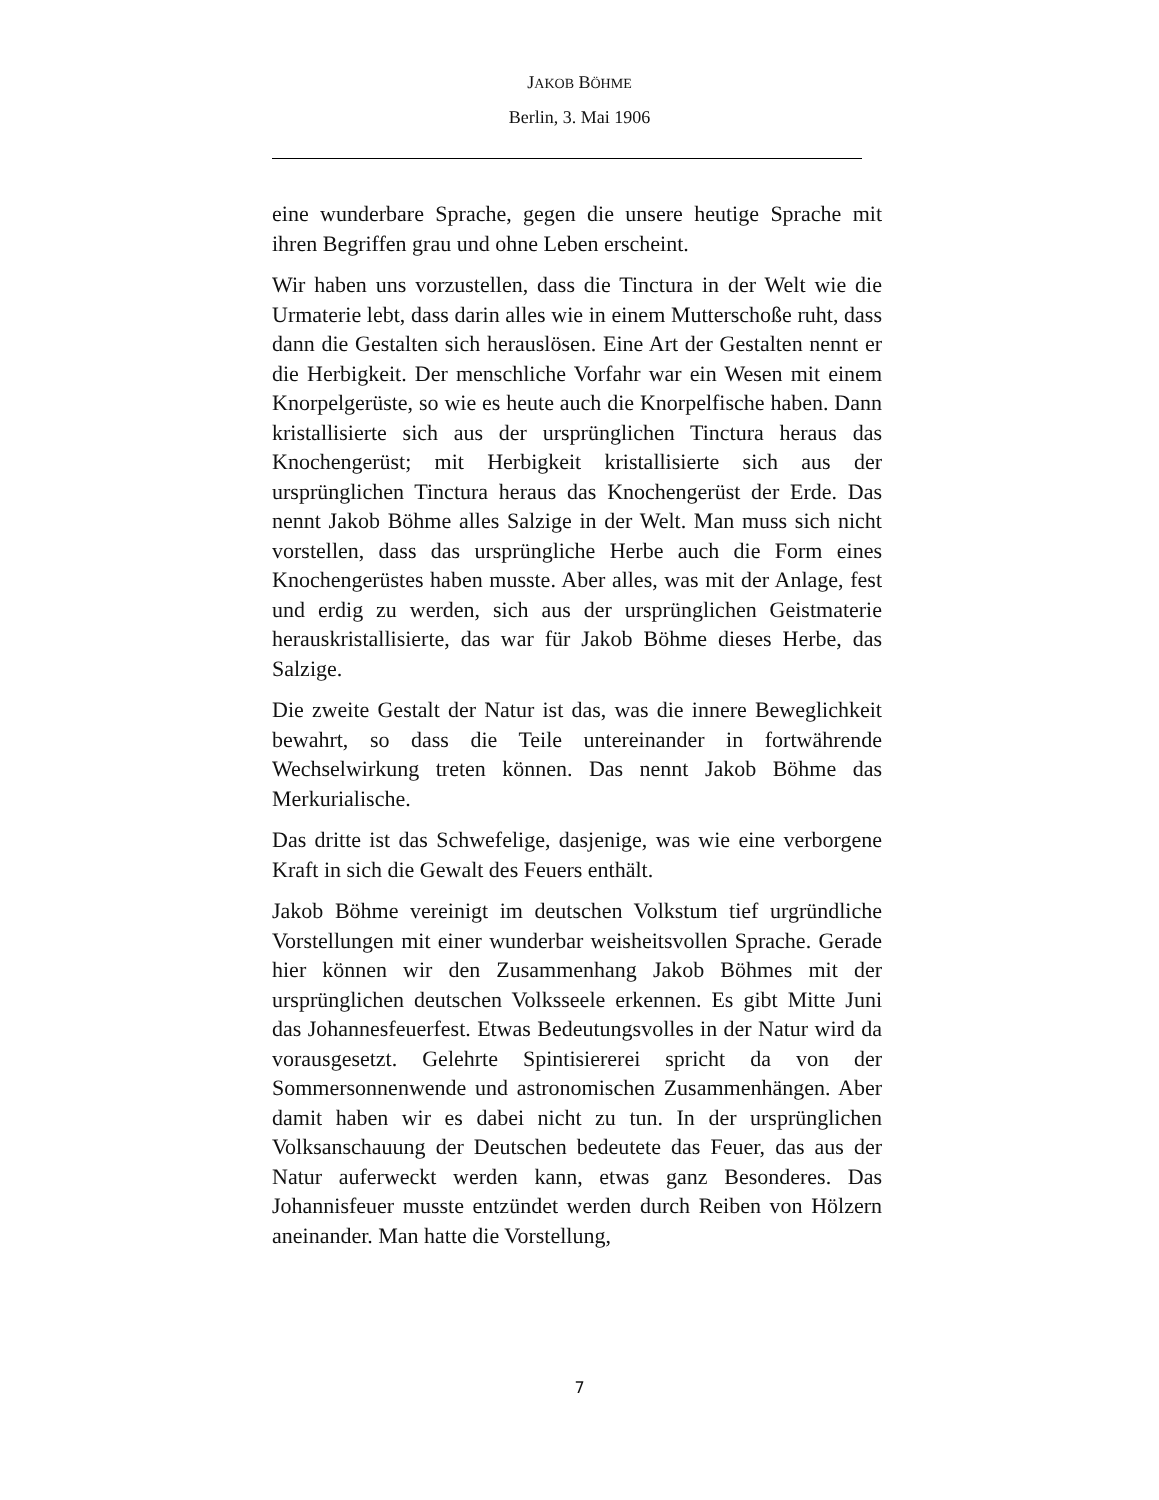JAKOB BÖHME
Berlin, 3. Mai 1906
eine wunderbare Sprache, gegen die unsere heutige Sprache mit ihren Begriffen grau und ohne Leben erscheint.
Wir haben uns vorzustellen, dass die Tinctura in der Welt wie die Urmaterie lebt, dass darin alles wie in einem Mutterschoße ruht, dass dann die Gestalten sich herauslösen. Eine Art der Gestalten nennt er die Herbigkeit. Der menschliche Vorfahr war ein Wesen mit einem Knorpelgerüste, so wie es heute auch die Knorpelfische haben. Dann kristallisierte sich aus der ursprünglichen Tinctura heraus das Knochengerüst; mit Herbigkeit kristallisierte sich aus der ursprünglichen Tinctura heraus das Knochengerüst der Erde. Das nennt Jakob Böhme alles Salzige in der Welt. Man muss sich nicht vorstellen, dass das ursprüngliche Herbe auch die Form eines Knochengerüstes haben musste. Aber alles, was mit der Anlage, fest und erdig zu werden, sich aus der ursprünglichen Geistmaterie herauskristallisierte, das war für Jakob Böhme dieses Herbe, das Salzige.
Die zweite Gestalt der Natur ist das, was die innere Beweglichkeit bewahrt, so dass die Teile untereinander in fortwährende Wechselwirkung treten können. Das nennt Jakob Böhme das Merkurialische.
Das dritte ist das Schwefelige, dasjenige, was wie eine verborgene Kraft in sich die Gewalt des Feuers enthält.
Jakob Böhme vereinigt im deutschen Volkstum tief urgründliche Vorstellungen mit einer wunderbar weisheitsvollen Sprache. Gerade hier können wir den Zusammenhang Jakob Böhmes mit der ursprünglichen deutschen Volksseele erkennen. Es gibt Mitte Juni das Johannesfeuerfest. Etwas Bedeutungsvolles in der Natur wird da vorausgesetzt. Gelehrte Spintisiererei spricht da von der Sommersonnenwende und astronomischen Zusammenhängen. Aber damit haben wir es dabei nicht zu tun. In der ursprünglichen Volksanschauung der Deutschen bedeutete das Feuer, das aus der Natur auferweckt werden kann, etwas ganz Besonderes. Das Johannisfeuer musste entzündet werden durch Reiben von Hölzern aneinander. Man hatte die Vorstellung,
7